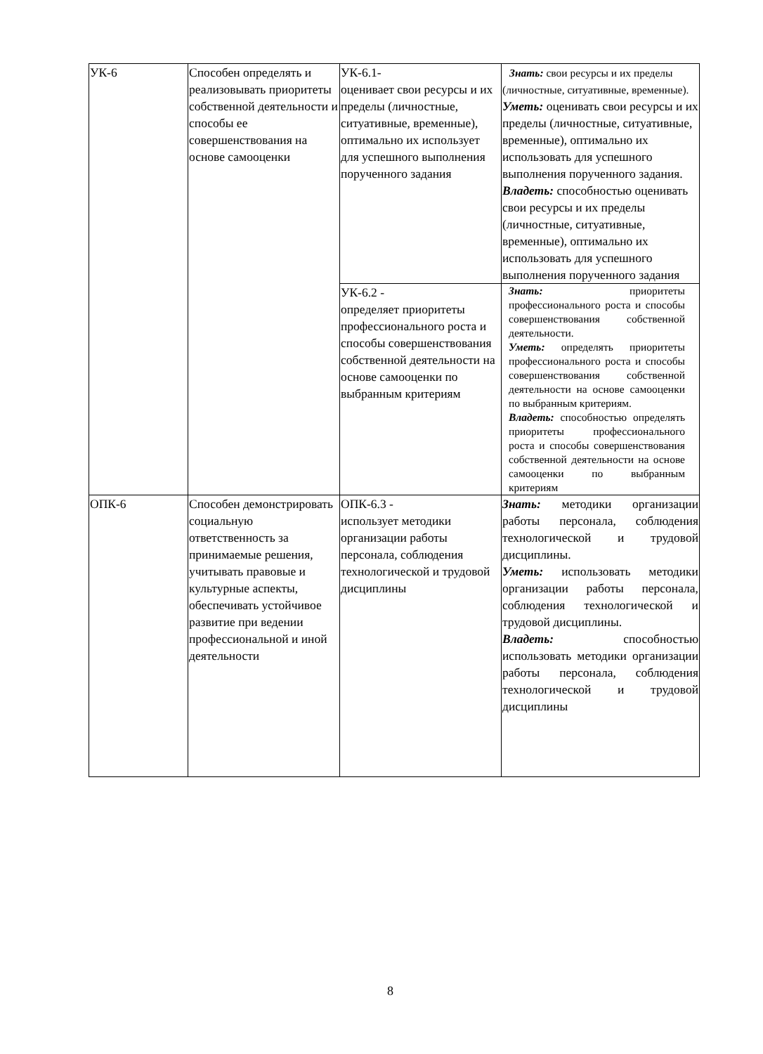| УК-6 | Способен определять и реализовывать приоритеты собственной деятельности и способы ее совершенствования на основе самооценки | УК-6.1- оценивает свои ресурсы и их пределы (личностные, ситуативные, временные), оптимально их использует для успешного выполнения порученного задания | Знать: свои ресурсы и их пределы (личностные, ситуативные, временные). Уметь: оценивать свои ресурсы и их пределы (личностные, ситуативные, временные), оптимально их использовать для успешного выполнения порученного задания. Владеть: способностью оценивать свои ресурсы и их пределы (личностные, ситуативные, временные), оптимально их использовать для успешного выполнения порученного задания |
| | | УК-6.2 - определяет приоритеты профессионального роста и способы совершенствования собственной деятельности на основе самооценки по выбранным критериям | Знать: приоритеты профессионального роста и способы совершенствования собственной деятельности. Уметь: определять приоритеты профессионального роста и способы совершенствования собственной деятельности на основе самооценки по выбранным критериям. Владеть: способностью определять приоритеты профессионального роста и способы совершенствования собственной деятельности на основе самооценки по выбранным критериям |
| ОПК-6 | Способен демонстрировать социальную ответственность за принимаемые решения, учитывать правовые и культурные аспекты, обеспечивать устойчивое развитие при ведении профессиональной и иной деятельности | ОПК-6.3 - использует методики организации работы персонала, соблюдения технологической и трудовой дисциплины | Знать: методики организации работы персонала, соблюдения технологической и трудовой дисциплины. Уметь: использовать методики организации работы персонала, соблюдения технологической и трудовой дисциплины. Владеть: способностью использовать методики организации работы персонала, соблюдения технологической и трудовой дисциплины |
8